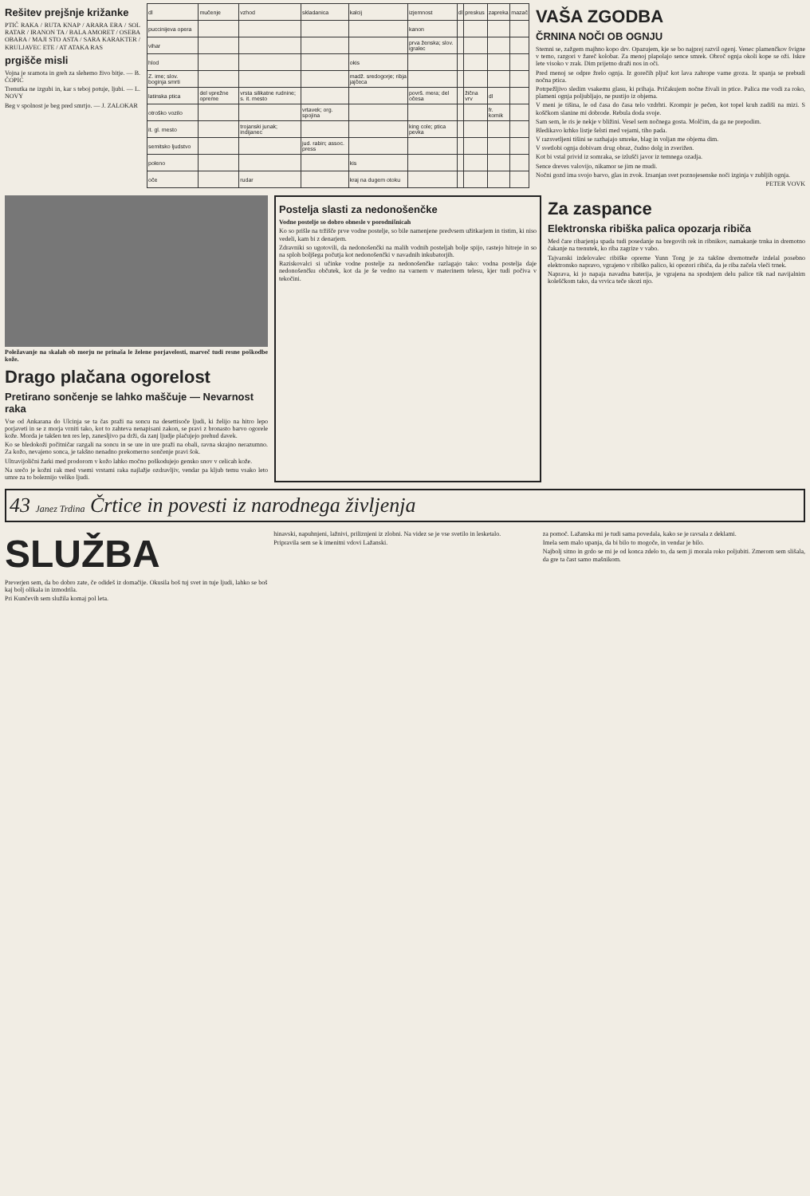Rešitev prejšnje križanke
PTIČ RAKA / RUTA KNAP / ARARA ERA / SOL RATAR / IRANON TA / BALA AMORET / OSEBA OBARA / MAJI STO ASTA / SARA KARAKTER / KRULJAVEC ETE / AT ATAKA RAS
prgišče misli
Vojna je sramota in greh za slehemo živo bitje. — B. ČOPIĆ
Trenutka ne izgubi in, kar s teboj potuje, ljubi. — L. NOVY
Beg v spolnost je beg pred smrtjo. — J. ZALOKAR
| dl | mučenje | vzhod | skladanica | kalcij | izjemnost | dl | preskus | zapreka | mazač |
| puccinijeva opera | | | | | kanon | | | | |
| vihar | | | | | prva ženska; slov. igralec | | | | |
| hlod | | | | okis | | | | | |
| Z. ime; slov. boginja smrti | | | | madž. sredogorje; ribja jajčeca | | | | | |
| latinska ptica | del vprežne opreme | vrsta silikatne rudnine; s. it. mesto | | | površ. mera; del očesa | | žična vrv | dl | |
| otroško vozilo | | | vrtavek; org. spojina | | | | | fr. komik | |
| it. gl. mesto | | trojanski junak; indijanec | | | king cole; ptica pevka | | | | |
| semitsko ljudstvo | | | jud. rabin; assoc. press | | | | | | |
| poleno | | | | kis | | | | | |
| oče | | rudar | | kraj na dugem otoku | | | | | |
VAŠA ZGODBA
ČRNINA NOČI OB OGNJU
Stemni se, zažgem majhno kopo drv. Opazujem, kje se bo najprej razvil ogenj. Venec plamenčkov švigne v temo, razgori v žareč kolobar. Za menoj plapolajo sence smrek. Obroč ognja okoli kope se oži. Iskre lete visoko v zrak. Dim prijetno draži nos in oči.
Pred menoj se odpre žrelo ognja. Iz gorečih pljuč kot lava zahrope vame groza. Iz spanja se prebudi nočna ptica.
Potrpežljivo sledim vsakemu glasu, ki prihaja. Pričakujem nočne živali in ptice. Palica me vodi za roko, plameni ognja poljubljajo, ne pustijo iz objema.
V meni je tišina, le od časa do časa telo vzdrhti. Krompir je pečen, kot topel kruh zadiši na mizi. S koščkom slanine mi dobrode. Rebula doda svoje.
Sam sem, le ris je nekje v bližini. Vesel sem nočnega gosta. Molčim, da ga ne prepodim.
Bledikavo krhko listje šelsti med vejami, tiho pada.
V razsvetljeni tišini se razhajajo smreke, blag in voljan me objema dim.
V svetlobi ognja dobivam drug obraz, čudno dolg in zverižen.
Kot bi vstal privid iz somraka, se izlušči javor iz temnega ozadja.
Sence dreves valovijo, nikamor se jim ne mudi.
Nočni gozd ima svojo barvo, glas in zvok. Izsanjan svet poznojesenske noči izginja v zubljih ognja.
PETER VOVK
Poležavanje na skalah ob morju ne prinaša le želene porjavelosti, marveč tudi resne poškodbe kože.
Drago plačana ogorelost
Pretirano sončenje se lahko maščuje — Nevarnost raka
Vse od Ankarana do Ulcinja se ta čas praži na soncu na desettisoče ljudi, ki želijo na hitro lepo porjaveti in se z morja vrniti tako, kot to zahteva nenapisani zakon, se pravi z bronasto barvo ogorele kože. Morda je takšen ten res lep, zanesljivo pa drži, da zanj ljudje plačujejo prehud davek.
Ko se bledokoži počitničar razgali na soncu in se ure in ure praži na obali, ravna skrajno nerazumno. Za kožo, nevajeno sonca, je takšno nenadno prekomerno sončenje pravi šok.
Ultravijolični žarki med prodorom v kožo lahko močno poškodujejo gensko snov v celicah kože.
Na srečo je kožni rak med vsemi vrstami raka najlažje ozdravljiv, vendar pa kljub temu vsako leto umre za to boleznijo veliko ljudi.
Postelja slasti za nedonošenčke
Vodne postelje so dobro obnesle v porodnišnicah
Ko so prišle na tržišče prve vodne postelje, so bile namenjene predvsem užitkarjem in tistim, ki niso vedeli, kam bi z denarjem.
Zdravniki so ugotovili, da nedonošenčki na malih vodnih posteljah bolje spijo, rastejo hitreje in so na sploh boljšega počutja kot nedonošenčki v navadnih inkubatorjih.
Raziskovalci si učinke vodne postelje za nedonošenčke razlagajo tako: vodna postelja daje nedonošenčku občutek, kot da je še vedno na varnem v materinem telesu, kjer tudi počiva v tekočini.
Za zaspance
Elektronska ribiška palica opozarja ribiča
Med čare ribarjenja spada tudi posedanje na bregovih rek in ribnikov, namakanje trnka in dremotno čakanje na trenutek, ko riba zagrize v vabo.
Tajvanski izdelovalec ribiške opreme Yunn Tong je za takšne dremotneže izdelal posebno elektronsko napravo, vgrajeno v ribiško palico, ki opozori ribiča, da je riba začela vleči trnek.
Naprava, ki jo napaja navadna baterija, je vgrajena na spodnjem delu palice tik nad navijalnim koleščkom tako, da vrvica teče skozi njo.
43 Janez Trdina Črtice in povesti iz narodnega življenja
SLUŽBA
Preverjen sem, da bo dobro zate, če odideš iz domačije. Okusila boš tuj svet in tuje ljudi, lahko se boš kaj bolj olikala in izmodrila.
Pri Kunčevih sem služila komaj pol leta.
hinavski, napuhnjeni, lažnivi, priliznjeni iz zlobni. Na videz se je vse svetilo in lesketalo.
Pripravila sem se k imenitni vdovi Lažanski.
za pomoč. Lažanska mi je tudi sama povedala, kako se je ravsala z deklami.
Imela sem malo upanja, da bi bilo to mogoče, in vendar je bilo.
Najbolj sitno in grdo se mi je od konca zdelo to, da sem ji morala roko poljubiti. Zmerom sem slišala, da gre ta čast samo mašnikom.